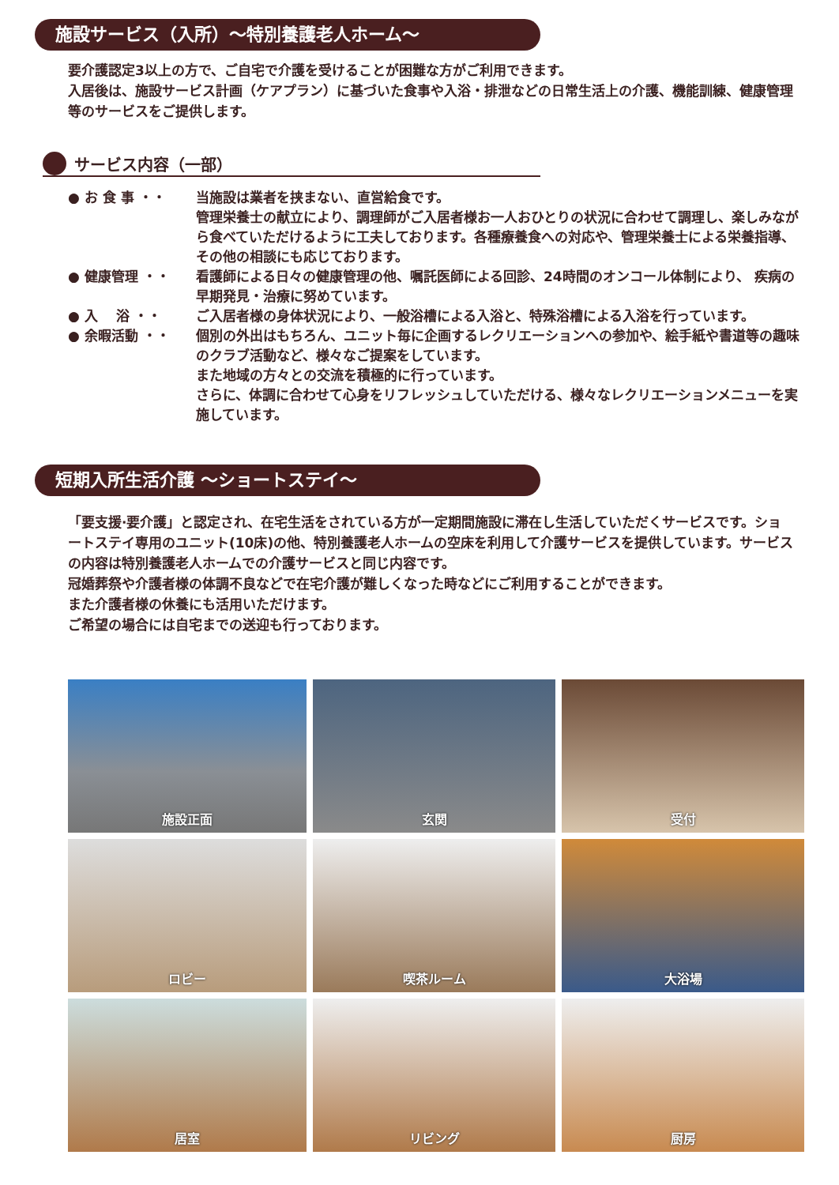施設サービス（入所）～特別養護老人ホーム～
要介護認定3以上の方で、ご自宅で介護を受けることが困難な方がご利用できます。
入居後は、施設サービス計画（ケアプラン）に基づいた食事や入浴・排泄などの日常生活上の介護、機能訓練、健康管理等のサービスをご提供します。
サービス内容（一部）
● お 食 事 ・・ 当施設は業者を挟まない、直営給食です。
管理栄養士の献立により、調理師がご入居者様お一人おひとりの状況に合わせて調理し、楽しみながら食べていただけるように工夫しております。各種療養食への対応や、管理栄養士による栄養指導、その他の相談にも応じております。
● 健康管理 ・・ 看護師による日々の健康管理の他、嘱託医師による回診、24時間のオンコール体制により、 疾病の早期発見・治療に努めています。
● 入　 浴 ・・ ご入居者様の身体状況により、一般浴槽による入浴と、特殊浴槽による入浴を行っています。
● 余暇活動 ・・ 個別の外出はもちろん、ユニット毎に企画するレクリエーションへの参加や、絵手紙や書道等の趣味のクラブ活動など、様々なご提案をしています。
また地域の方々との交流を積極的に行っています。
さらに、体調に合わせて心身をリフレッシュしていただける、様々なレクリエーションメニューを実施しています。
短期入所生活介護 ～ショートステイ～
「要支援·要介護」と認定され、在宅生活をされている方が一定期間施設に滞在し生活していただくサービスです。ショートステイ専用のユニット(10床)の他、特別養護老人ホームの空床を利用して介護サービスを提供しています。サービスの内容は特別養護老人ホームでの介護サービスと同じ内容です。
冠婚葬祭や介護者様の体調不良などで在宅介護が難しくなった時などにご利用することができます。
また介護者様の休養にも活用いただけます。
ご希望の場合には自宅までの送迎も行っております。
施設正面
玄関
受付
ロビー
喫茶ルーム
大浴場
居室
リビング
厨房